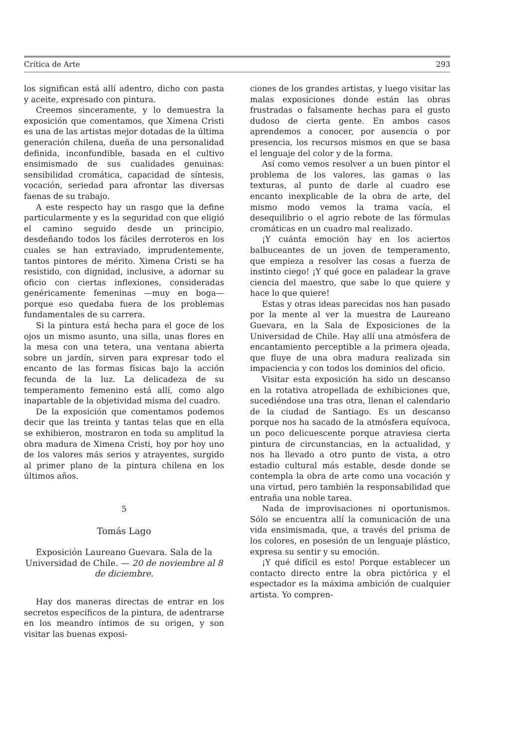Crítica de Arte 293
los significan está allí adentro, dicho con pasta y aceite, expresado con pintura.
Creemos sinceramente, y lo demuestra la exposición que comentamos, que Ximena Cristi es una de las artistas mejor dotadas de la última generación chilena, dueña de una personalidad definida, inconfundible, basada en el cultivo ensimismado de sus cualidades genuinas: sensibilidad cromática, capacidad de síntesis, vocación, seriedad para afrontar las diversas faenas de su trabajo.
A este respecto hay un rasgo que la define particularmente y es la seguridad con que eligió el camino seguido desde un principio, desdeñando todos los fáciles derroteros en los cuales se han extraviado, imprudentemente, tantos pintores de mérito. Ximena Cristi se ha resistido, con dignidad, inclusive, a adornar su oficio con ciertas inflexiones, consideradas genéricamente femeninas —muy en boga— porque eso quedaba fuera de los problemas fundamentales de su carrera.
Si la pintura está hecha para el goce de los ojos un mismo asunto, una silla, unas flores en la mesa con una tetera, una ventana abierta sobre un jardín, sirven para expresar todo el encanto de las formas físicas bajo la acción fecunda de la luz. La delicadeza de su temperamento femenino está allí, como algo inapartable de la objetividad misma del cuadro.
De la exposición que comentamos podemos decir que las treinta y tantas telas que en ella se exhibieron, mostraron en toda su amplitud la obra madura de Ximena Cristi, hoy por hoy uno de los valores más serios y atrayentes, surgido al primer plano de la pintura chilena en los últimos años.
5
Tomás Lago
Exposición Laureano Guevara. Sala de la Universidad de Chile. — 20 de noviembre al 8 de diciembre.
Hay dos maneras directas de entrar en los secretos específicos de la pintura, de adentrarse en los meandro íntimos de su origen, y son visitar las buenas exposi-
ciones de los grandes artistas, y luego visitar las malas exposiciones donde están las obras frustradas o falsamente hechas para el gusto dudoso de cierta gente. En ambos casos aprendemos a conocer, por ausencia o por presencia, los recursos mismos en que se basa el lenguaje del color y de la forma.
Así como vemos resolver a un buen pintor el problema de los valores, las gamas o las texturas, al punto de darle al cuadro ese encanto inexplicable de la obra de arte, del mismo modo vemos la trama vacía, el desequilibrio o el agrio rebote de las fórmulas cromáticas en un cuadro mal realizado.
¡Y cuánta emoción hay en los aciertos balbuceantes de un joven de temperamento, que empieza a resolver las cosas a fuerza de instinto ciego! ¡Y qué goce en paladear la grave ciencia del maestro, que sabe lo que quiere y hace lo que quiere!
Estas y otras ideas parecidas nos han pasado por la mente al ver la muestra de Laureano Guevara, en la Sala de Exposiciones de la Universidad de Chile. Hay allí una atmósfera de encantamiento perceptible a la primera ojeada, que fluye de una obra madura realizada sin impaciencia y con todos los dominios del oficio.
Visitar esta exposición ha sido un descanso en la rotativa atropellada de exhibiciones que, sucediéndose una tras otra, llenan el calendario de la ciudad de Santiago. Es un descanso porque nos ha sacado de la atmósfera equívoca, un poco delicuescente porque atraviesa cierta pintura de circunstancias, en la actualidad, y nos ha llevado a otro punto de vista, a otro estadio cultural más estable, desde donde se contempla la obra de arte como una vocación y una virtud, pero también la responsabilidad que entraña una noble tarea.
Nada de improvisaciones ni oportunismos. Sólo se encuentra allí la comunicación de una vida ensimismada, que, a través del prisma de los colores, en posesión de un lenguaje plástico, expresa su sentir y su emoción.
¡Y qué difícil es esto! Porque establecer un contacto directo entre la obra pictórica y el espectador es la máxima ambición de cualquier artista. Yo compren-